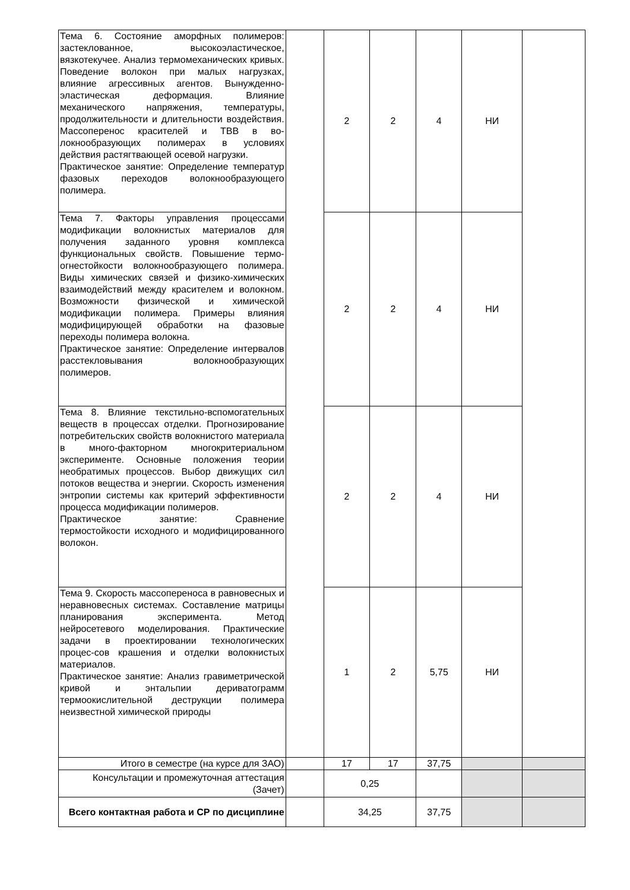| Тема 6. Состояние аморфных полимеров: застеклованное, высокоэластическое, вязкотекучее. Анализ термомеханических кривых. Поведение волокон при малых нагрузках, влияние агрессивных агентов. Вынужденно-эластическая деформация. Влияние механического напряжения, температуры, продолжительности и длительности воздействия. Массоперенос красителей и ТВВ в во-локнообразующих полимерах в условиях действия растягтвающей осевой нагрузки. Практическое занятие: Определение температур фазовых переходов волокнообразующего полимера. | | 2 | 2 | 4 | НИ | |
| Тема 7. Факторы управления процессами модификации волокнистых материалов для получения заданного уровня комплекса функциональных свойств. Повышение термо-огнестойкости волокнообразующего полимера. Виды химических связей и физико-химических взаимодействий между красителем и волокном. Возможности физической и химической модификации полимера. Примеры влияния модифицирующей обработки на фазовые переходы полимера волокна. Практическое занятие: Определение интервалов расстекловывания волокнообразующих полимеров. | | 2 | 2 | 4 | НИ | |
| Тема 8. Влияние текстильно-вспомогательных веществ в процессах отделки. Прогнозирование потребительских свойств волокнистого материала в много-факторном многокритериальном эксперименте. Основные положения теории необратимых процессов. Выбор движущих сил потоков вещества и энергии. Скорость изменения энтропии системы как критерий эффективности процесса модификации полимеров. Практическое занятие: Сравнение термостойкости исходного и модифицированного волокон. | | 2 | 2 | 4 | НИ | |
| Тема 9. Скорость массопереноса в равновесных и неравновесных системах. Составление матрицы планирования эксперимента. Метод нейросетевого моделирования. Практические задачи в проектировании технологических процес-сов крашения и отделки волокнистых материалов. Практическое занятие: Анализ гравиметрической кривой и энтальпии дериватограмм термоокислительной деструкции полимера неизвестной химической природы | | 1 | 2 | 5,75 | НИ | |
| Итого в семестре (на курсе для ЗАО) | | 17 | 17 | 37,75 | | |
| Консультации и промежуточная аттестация (Зачет) | | 0,25 | | | | |
| Всего контактная работа и СР по дисциплине | | 34,25 | | 37,75 | | |